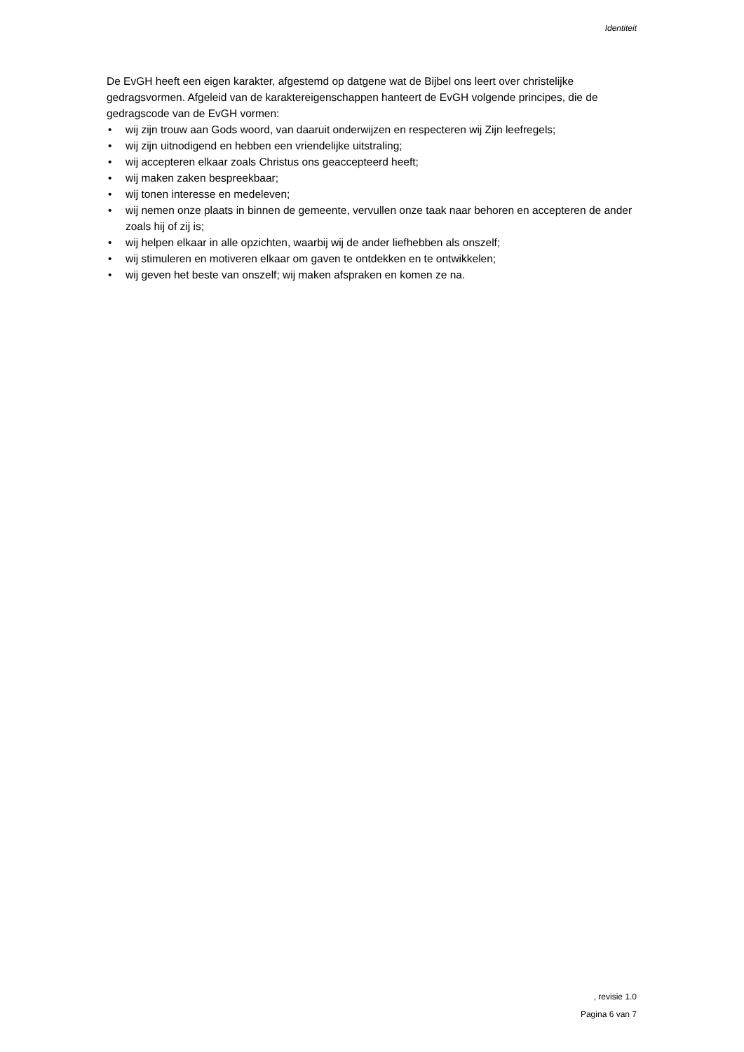Identiteit
De EvGH heeft een eigen karakter, afgestemd op datgene wat de Bijbel ons leert over christelijke gedragsvormen. Afgeleid van de karaktereigenschappen hanteert de EvGH volgende principes, die de gedragscode van de EvGH vormen:
• wij zijn trouw aan Gods woord, van daaruit onderwijzen en respecteren wij Zijn leefregels;
• wij zijn uitnodigend en hebben een vriendelijke uitstraling;
• wij accepteren elkaar zoals Christus ons geaccepteerd heeft;
• wij maken zaken bespreekbaar;
• wij tonen interesse en medeleven;
• wij nemen onze plaats in binnen de gemeente, vervullen onze taak naar behoren en accepteren de ander zoals hij of zij is;
• wij helpen elkaar in alle opzichten, waarbij wij de ander liefhebben als onszelf;
• wij stimuleren en motiveren elkaar om gaven te ontdekken en te ontwikkelen;
• wij geven het beste van onszelf; wij maken afspraken en komen ze na.
, revisie 1.0
Pagina 6 van 7